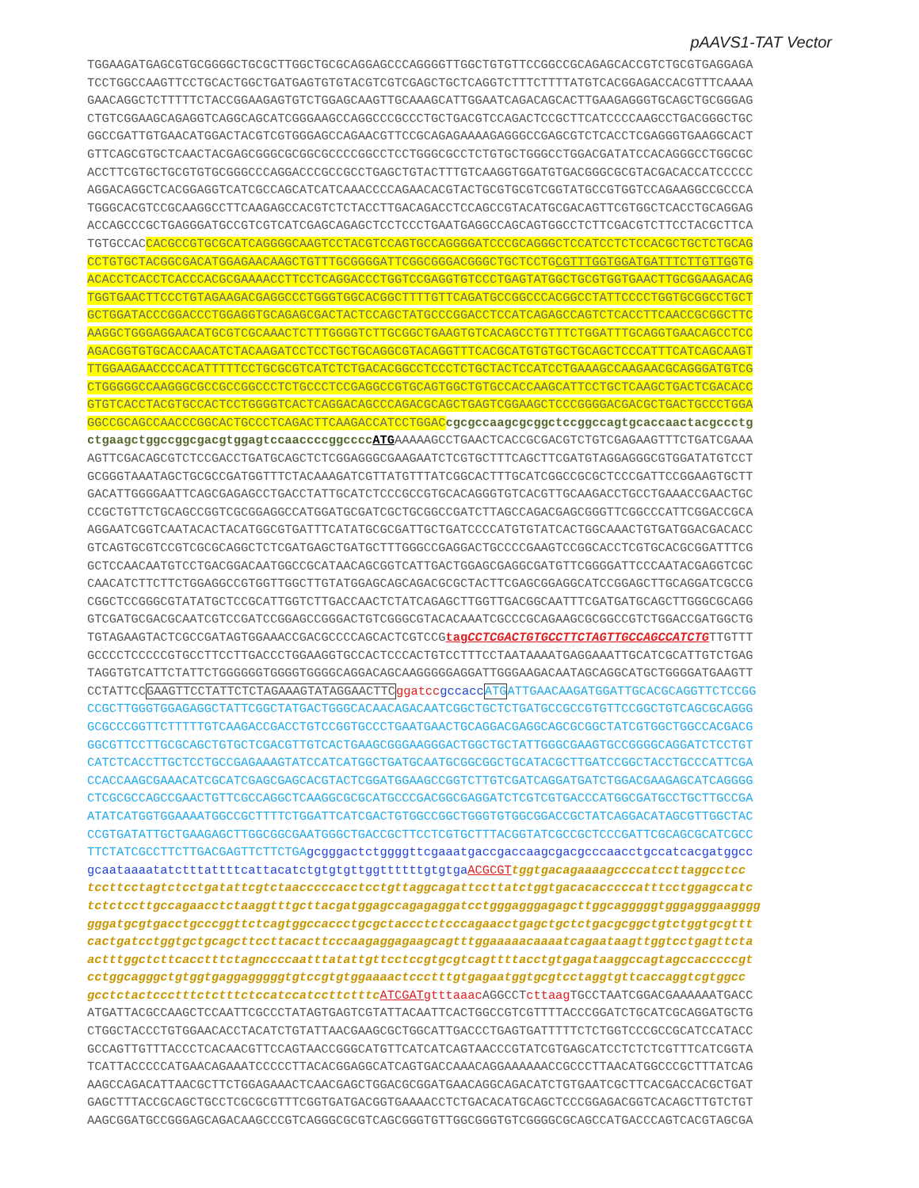pAAVS1-TAT Vector
TGGAAGATGAGCGTGCGGGGCTGCGCTTGGCTGCGCAGGAGCCCAGGGGTTGGCTGTGTTCCGGCCGCAGAGCACCGTCTGCGTGAGGAGA TCCTGGCCAAGTTCCTGCACTGGCTGATGAGTGTGTACGTCGTCGAGCTGCTCAGGTCTTTCTTTTATGTCACGGAGACCACGTTTCAAAA GAACAGGCTCTTTTTCTACCGGAAGAGTGTCTGGAGCAAGTTGCAAAGCATTGGAATCAGACAGCACTTGAAGAGGGTGCAGCTGCGGGAG CTGTCGGAAGCAGAGGTCAGGCAGCATCGGGAAGCCAGGCCCGCCCTGCTGACGTCCAGACTCCGCTTCATCCCCAAGCCTGACGGGCTGC GGCCGATTGTGAACATGGACTACGTCGTGGGAGCCAGAACGTTCCGCAGAGAAAAGAGGGCCGAGCGTCTCACCTCGAGGGTGAAGGCACT GTTCAGCGTGCTCAACTACGAGCGGGCGCGGCGCCCCGGCCTCCTGGGCGCCTCTGTGCTGGGCCTGGACGATATCCACAGGGCCTGGCGC ACCTTCGTGCTGCGTGTGCGGGCCCAGGACCCGCCGCCTGAGCTGTACTTTGTCAAGGTGGATGTGACGGGCGCGTACGACACCATCCCCC AGGACAGGCTCACGGAGGTCATCGCCAGCATCATCAAACCCCAGAACACGTACTGCGTGCGTCGGTATGCCGTGGTCCAGAAGGCCGCCCA TGGGCACGTCCGCAAGGCCTTCAAGAGCCACGTCTCTACCTTGACAGACCTCCAGCCGTACATGCGACAGTTCGTGGCTCACCTGCAGGAG ACCAGCCCGCTGAGGGATGCCGTCGTCATCGAGCAGAGCTCCTCCCTGAATGAGGCCAGCAGTGGCCTCTTCGACGTCTTCCTACGCTTCA TGTGCCACCACGCCGTGCGCATCAGGGGCAAGTCCTACGTCCAGTGCCAGGGGATCCCGCAGGGCTCCATCCTCTCCACGCTGCTCTGCAG CCTGTGCTACGGCGACATGGAGAACAAGCTGTTTGCGGGGATTCGGCGGGACGGGCTGCTCCTGCGTTTGGTGGATGATTTCTTGTTGGTG ACACCTCACCTCACCCACGCGAAAACCTTCCTCAGGACCCTGGTCCGAGGTGTCCCTGAGTATGGCTGCGTGGTGAACTTGCGGAAGACAG TGGTGAACTTCCCTGTAGAAGACGAGGCCCTGGGTGGCACGGCTTTTGTTCAGATGCCGGCCCACGGCCTATTCCCCTGGTGCGGCCTGCT GCTGGATACCCGGACCCTGGAGGTGCAGAGCGACTACTCCAGCTATGCCCGGACCTCCATCAGAGCCAGTCTCACCTTCAACCGCGGCTTC AAGGCTGGGAGGAACATGCGTCGCAAACTCTTTGGGGTCTTGCGGCTGAAGTGTCACAGCCTGTTTCTGGATTTGCAGGTGAACAGCCTCC AGACGGTGTGCACCAACATCTACAAGATCCTCCTGCTGCAGGCGTACAGGTTTCACGCATGTGTGCTGCAGCTCCCATTTCATCAGCAAGT TTGGAAGAACCCCACATTTTTCCTGCGCGTCATCTCTGACACGGCCTCCCTCTGCTACTCCATCCTGAAAGCCAAGAACGCAGGGATGTCG CTGGGGGCCAAGGGCGCCGCCGGCCCTCTGCCCTCCGAGGCCGTGCAGTGGCTGTGCCACCAAGCATTCCTGCTCAAGCTGACTCGACACC GTGTCACCTACGTGCCACTCCTGGGGTCACTCAGGACAGCCCAGACGCAGCTGAGTCGGAAGCTCCCGGGGACGACGCTGACTGCCCTGGA GGCCGCAGCCAACCCGGCACTGCCCTCAGACTTCAAGACCATCCTGGAC cgcgccaagcgcggctccggccagtgcaccaactacgccctg ctgaagctggccggcgacgtggagtccaaccccggcccc ATGAAAAAGCCTGAACTCACCGCGACGTCTGTCGAGAAGTTTCTGATCGAAA AGTTCGACAGCGTCTCCGACCTGATGCAGCTCTCGGAGGGCGAAGAATCTCGTGCTTTCAGCTTCGATGTAGGAGGGCGTGGATATGTCCT GCGGGTAAATAGCTGCGCCGATGGTTTCTACAAAGATCGTTATGTTTATCGGCACTTTGCATCGGCCGCGCTCCCGATTCCGGAAGTGCTT GACATTGGGGAATTCAGCGAGAGCCTGACCTATTGCATCTCCCGCCGTGCACAGGGTGTCACGTTGCAAGACCTGCCTGAAACCGAACTGC CCGCTGTTCTGCAGCCGGTCGCGGAGGCCATGGATGCGATCGCTGCGGCCGATCTTAGCCAGACGAGCGGGTTCGGCCCATTCGGACCGCA AGGAATCGGTCAATACACTACATGGCGTGATTTCATATGCGCGATTGCTGATCCCCATGTGTATCACTGGCAAACTGTGATGGACGACACC GTCAGTGCGTCCGTCGCGCAGGCTCTCGATGAGCTGATGCTTTGGGCCGAGGACTGCCCCGAAGTCCGGCACCTCGTGCACGCGGATTTCG GCTCCAACAATGTCCTGACGGACAATGGCCGCATAACAGCGGTCATTGACTGGAGCGAGGCGATGTTCGGGGATTCCCAATACGAGGTCGC CAACATCTTCTTCTGGAGGCCGTGGTTGGCTTGTATGGAGCAGCAGACGCGCTACTTCGAGCGGAGGCATCCGGAGCTTGCAGGATCGCCG CGGCTCCGGGCGTATATGCTCCGCATTGGTCTTGACCAACTCTATCAGAGCTTGGTTGACGGCAATTTCGATGATGCAGCTTGGGCGCAGG GTCGATGCGACGCAATCGTCCGATCCGGAGCCGGGACTGTCGGGCGTACACAAATCGCCCGCAGAAGCGCGGCCGTCTGGACCGATGGCTG TGTAGAAGTACTCGCCGATAGTGGAAACCGACGCCCCAGCACTCGTCCGtag CCTCGACTGTGCCTTCTAGTTGCCAGCCATCTGTTGTTT GCCCCTCCCCCGTGCCTTCCTTGACCCTGGAAGGTGCCACTCCCACTGTCCTTTCCTAATAAAATGAGGAAATTGCATCGCATTGTCTGAG TAGGTGTCATTCTATTCTGGGGGGTGGGGTGGGGCAGGACAGCAAGGGGGAGGATTGGGAAGACAATAGCAGGCATGCTGGGGATGAAGTT CCTATTCCGAAGTTCCTATTCTCTAGAAAGTATAGGAACTTC ggatcc gccacc ATG ATTGAACAAGATGGATTGCACGCAGGTTCTCCGG CCGCTTGGGTGGAGAGGCTATTCGGCTATGACTGGGCACAACAGACAATCGGCTGCTCTGATGCCGCCGTGTTCCGGCTGTCAGCGCAGGG GCGCCCGGTTCTTTTTGTCAAGACCGACCTGTCCGGTGCCCTGAATGAACTGCAGGACGAGGCAGCGCGGCTATCGTGGCTGGCCACGACG GGCGTTCCTTGCGCAGCTGTGCTCGACGTTGTCACTGAAGCGGGAAGGGACTGGCTGCTATTGGGCGAAGTGCCGGGGCAGGATCTCCTGT CATCTCACCTTGCTCCTGCCGAGAAAGTATCCATCATGGCTGATGCAATGCGGCGGCTGCATACGCTTGATCCGGCTACCTGCCCATTCGA CCACCAAGCGAAACATCGCATCGAGCGAGCACGTACTCGGATGGAAGCCGGTCTTGTCGATCAGGATGATCTGGACGAAGAGCATCAGGGG CTCGCGCCAGCCGAACTGTTCGCCAGGCTCAAGGCGCGCATGCCCGACGGCGAGGATCTCGTCGTGACCCATGGCGATGCCTGCTTGCCGA ATATCATGGTGGAAAATGGCCGCTTTTCTGGATTCATCGACTGTGGCCGGCTGGGTGTGGCGGACCGCTATCAGGACATAGCGTTGGCTAC CCGTGATATTGCTGAAGAGCTTGGCGGCGAATGGGCTGACCGCTTCCTCGTGCTTTACGGTATCGCCGCTCCCGATTCGCAGCGCATCGCC TTCTATCGCCTTCTTGACGAGTTCTTCTGA gcgggactctggggttcgaaatgaccgaccaagcgacgcccaacctgccatcacgatggcc gcaataaaatatctttattttcattacatctgtgtgttggttttttgtgtga ACGCGT tggtgacagaaaagccccatccttaggcctcc tccttcctagtctcctgatattcgtctaacccccacctcctgttaggcagattccttatctggtgacacacccccatttcctggagccatc tctctccttgccagaacctctaaggtttgcttacgatggagccagagaggatcctgggagggagagcttggcagggggtgggagggaagggg gggatgcgtgacctgcccggttctcagtggccaccctgcgctaccctctcccagaacctgagctgctctgacgcggctgtctggtgcgttt cactgatcctggtgctgcagcttccttacacttcccaagaggagaagcagtttggaaaaacaaaatcagaataagttggtcctgagttcta actttggctcttcacctttctagnccccaatttatattgttcctccgtgcgtcagttttacctgtgagataaggccagtagccacccccgt cctggcagggctgtggtgaggagggggtgtccgtgtggaaaactccctttgtgagaatggtgcgtcctaggtgttcaccaggtcgtggcc gcctctactccctttctctttctccatccatccttctttc ATCGAT gtttaaac AGGCCTcttaag TGCCTAATCGGACGAAAAAATGACC ATGATTACGCCAAGCTCCAATTCGCCCTATAGTGAGTCGTATTACAATTCACTGGCCGTCGTTTTACCCGGATCTGCATCGCAGGATGCTG CTGGCTACCCTGTGGAACACCTACATCTGTATTAACGAAGCGCTGGCATTGACCCTGAGTGATTTTTCTCTGGTCCCGCCGCATCCATACC GCCAGTTGTTTACCCTCACAACGTTCCAGTAACCGGGCATGTTCATCATCAGTAACCCGTATCGTGAGCATCCTCTCTCGTTTCATCGGTA TCATTACCCCCATGAACAGAAATCCCCCTTACACGGAGGCATCAGTGACCAAACAGGAAAAAACCGCCCTTAACATGGCCCGCTTTATCAG AAGCCAGACATTAACGCTTCTGGAGAAACTCAACGAGCTGGACGCGGATGAACAGGCAGACATCTGTGAATCGCTTCACGACCACGCTGAT GAGCTTTACCGCAGCTGCCTCGCGCGTTTCGGTGATGACGGTGAAAACCTCTGACACATGCAGCTCCCGGAGACGGTCACAGCTTGTCTGT AAGCGGATGCCGGGAGCAGACAAGCCCGTCAGGGCGCGTCAGCGGGTGTTGGCGGGTGTCGGGGCGCAGCCATGACCCAGTCACGTAGCGA